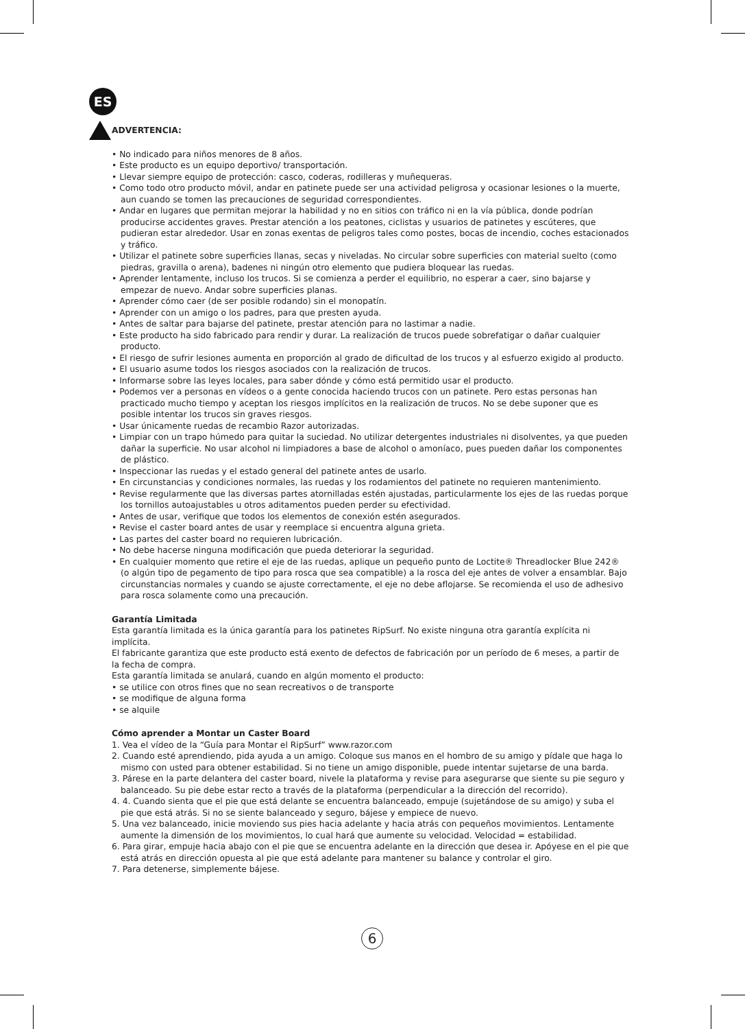ES
ADVERTENCIA:
• No indicado para niños menores de 8 años.
• Este producto es un equipo deportivo/ transportación.
• Llevar siempre equipo de protección: casco, coderas, rodilleras y muñequeras.
• Como todo otro producto móvil, andar en patinete puede ser una actividad peligrosa y ocasionar lesiones o la muerte, aun cuando se tomen las precauciones de seguridad correspondientes.
• Andar en lugares que permitan mejorar la habilidad y no en sitios con tráfico ni en la vía pública, donde podrían producirse accidentes graves. Prestar atención a los peatones, ciclistas y usuarios de patinetes y escúteres, que pudieran estar alrededor. Usar en zonas exentas de peligros tales como postes, bocas de incendio, coches estacionados y tráfico.
• Utilizar el patinete sobre superficies llanas, secas y niveladas. No circular sobre superficies con material suelto (como piedras, gravilla o arena), badenes ni ningún otro elemento que pudiera bloquear las ruedas.
• Aprender lentamente, incluso los trucos. Si se comienza a perder el equilibrio, no esperar a caer, sino bajarse y empezar de nuevo. Andar sobre superficies planas.
• Aprender cómo caer (de ser posible rodando) sin el monopatín.
• Aprender con un amigo o los padres, para que presten ayuda.
• Antes de saltar para bajarse del patinete, prestar atención para no lastimar a nadie.
• Este producto ha sido fabricado para rendir y durar. La realización de trucos puede sobrefatigar o dañar cualquier producto.
• El riesgo de sufrir lesiones aumenta en proporción al grado de dificultad de los trucos y al esfuerzo exigido al producto.
• El usuario asume todos los riesgos asociados con la realización de trucos.
• Informarse sobre las leyes locales, para saber dónde y cómo está permitido usar el producto.
• Podemos ver a personas en vídeos o a gente conocida haciendo trucos con un patinete. Pero estas personas han practicado mucho tiempo y aceptan los riesgos implícitos en la realización de trucos. No se debe suponer que es posible intentar los trucos sin graves riesgos.
• Usar únicamente ruedas de recambio Razor autorizadas.
• Limpiar con un trapo húmedo para quitar la suciedad. No utilizar detergentes industriales ni disolventes, ya que pueden dañar la superficie. No usar alcohol ni limpiadores a base de alcohol o amoníaco, pues pueden dañar los componentes de plástico.
• Inspeccionar las ruedas y el estado general del patinete antes de usarlo.
• En circunstancias y condiciones normales, las ruedas y los rodamientos del patinete no requieren mantenimiento.
• Revise regularmente que las diversas partes atornilladas estén ajustadas, particularmente los ejes de las ruedas porque los tornillos autoajustables u otros aditamentos pueden perder su efectividad.
• Antes de usar, verifique que todos los elementos de conexión estén asegurados.
• Revise el caster board antes de usar y reemplace si encuentra alguna grieta.
• Las partes del caster board no requieren lubricación.
• No debe hacerse ninguna modificación que pueda deteriorar la seguridad.
• En cualquier momento que retire el eje de las ruedas, aplique un pequeño punto de Loctite® Threadlocker Blue 242® (o algún tipo de pegamento de tipo para rosca que sea compatible) a la rosca del eje antes de volver a ensamblar. Bajo circunstancias normales y cuando se ajuste correctamente, el eje no debe aflojarse. Se recomienda el uso de adhesivo para rosca solamente como una precaución.
Garantía Limitada
Esta garantía limitada es la única garantía para los patinetes RipSurf. No existe ninguna otra garantía explícita ni implícita.
El fabricante garantiza que este producto está exento de defectos de fabricación por un período de 6 meses, a partir de la fecha de compra.
Esta garantía limitada se anulará, cuando en algún momento el producto:
• se utilice con otros fines que no sean recreativos o de transporte
• se modifique de alguna forma
• se alquile
Cómo aprender a Montar un Caster Board
1. Vea el vídeo de la “Guía para Montar el RipSurf” www.razor.com
2. Cuando esté aprendiendo, pida ayuda a un amigo. Coloque sus manos en el hombro de su amigo y pídale que haga lo mismo con usted para obtener estabilidad. Si no tiene un amigo disponible, puede intentar sujetarse de una barda.
3. Párese en la parte delantera del caster board, nivele la plataforma y revise para asegurarse que siente su pie seguro y balanceado. Su pie debe estar recto a través de la plataforma (perpendicular a la dirección del recorrido).
4. 4. Cuando sienta que el pie que está delante se encuentra balanceado, empuje (sujetándose de su amigo) y suba el pie que está atrás. Si no se siente balanceado y seguro, bájese y empiece de nuevo.
5. Una vez balanceado, inicie moviendo sus pies hacia adelante y hacia atrás con pequeños movimientos. Lentamente aumente la dimensión de los movimientos, lo cual hará que aumente su velocidad. Velocidad = estabilidad.
6. Para girar, empuje hacia abajo con el pie que se encuentra adelante en la dirección que desea ir. Apóyese en el pie que está atrás en dirección opuesta al pie que está adelante para mantener su balance y controlar el giro.
7. Para detenerse, simplemente bájese.
6